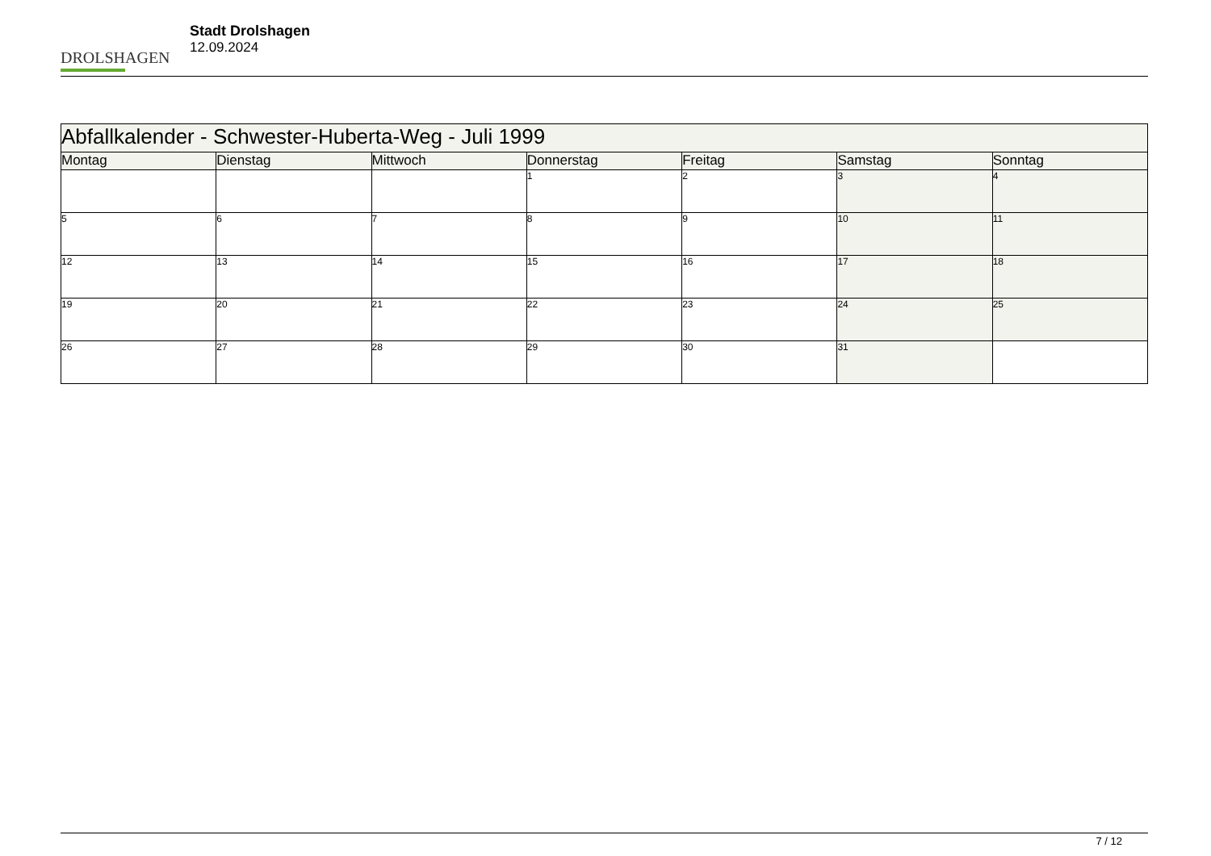DROLSHAGEN
Stadt Drolshagen
12.09.2024
| Abfallkalender - Schwester-Huberta-Weg - Juli 1999 | | | | | | |
| --- | --- | --- | --- | --- | --- | --- |
| Montag | Dienstag | Mittwoch | Donnerstag | Freitag | Samstag | Sonntag |
| | | | 1 | 2 | 3 | 4 |
| 5 | 6 | 7 | 8 | 9 | 10 | 11 |
| 12 | 13 | 14 | 15 | 16 | 17 | 18 |
| 19 | 20 | 21 | 22 | 23 | 24 | 25 |
| 26 | 27 | 28 | 29 | 30 | 31 | |
7 / 12